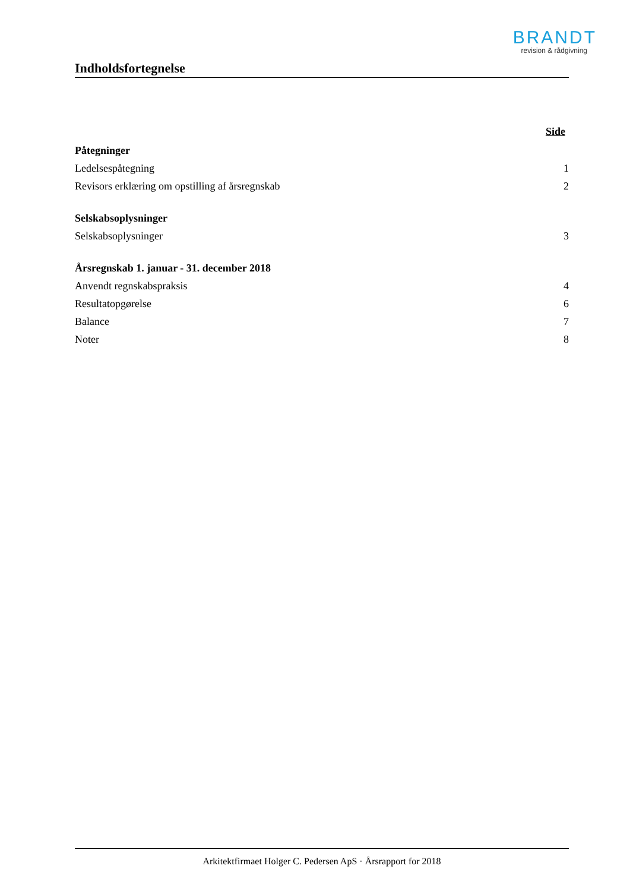BRANDT
revision & rådgivning
Indholdsfortegnelse
Side
Påtegninger
Ledelsespåtegning 1
Revisors erklæring om opstilling af årsregnskab 2
Selskabsoplysninger
Selskabsoplysninger 3
Årsregnskab 1. januar - 31. december 2018
Anvendt regnskabspraksis 4
Resultatopgørelse 6
Balance 7
Noter 8
Arkitektfirmaet Holger C. Pedersen ApS · Årsrapport for 2018